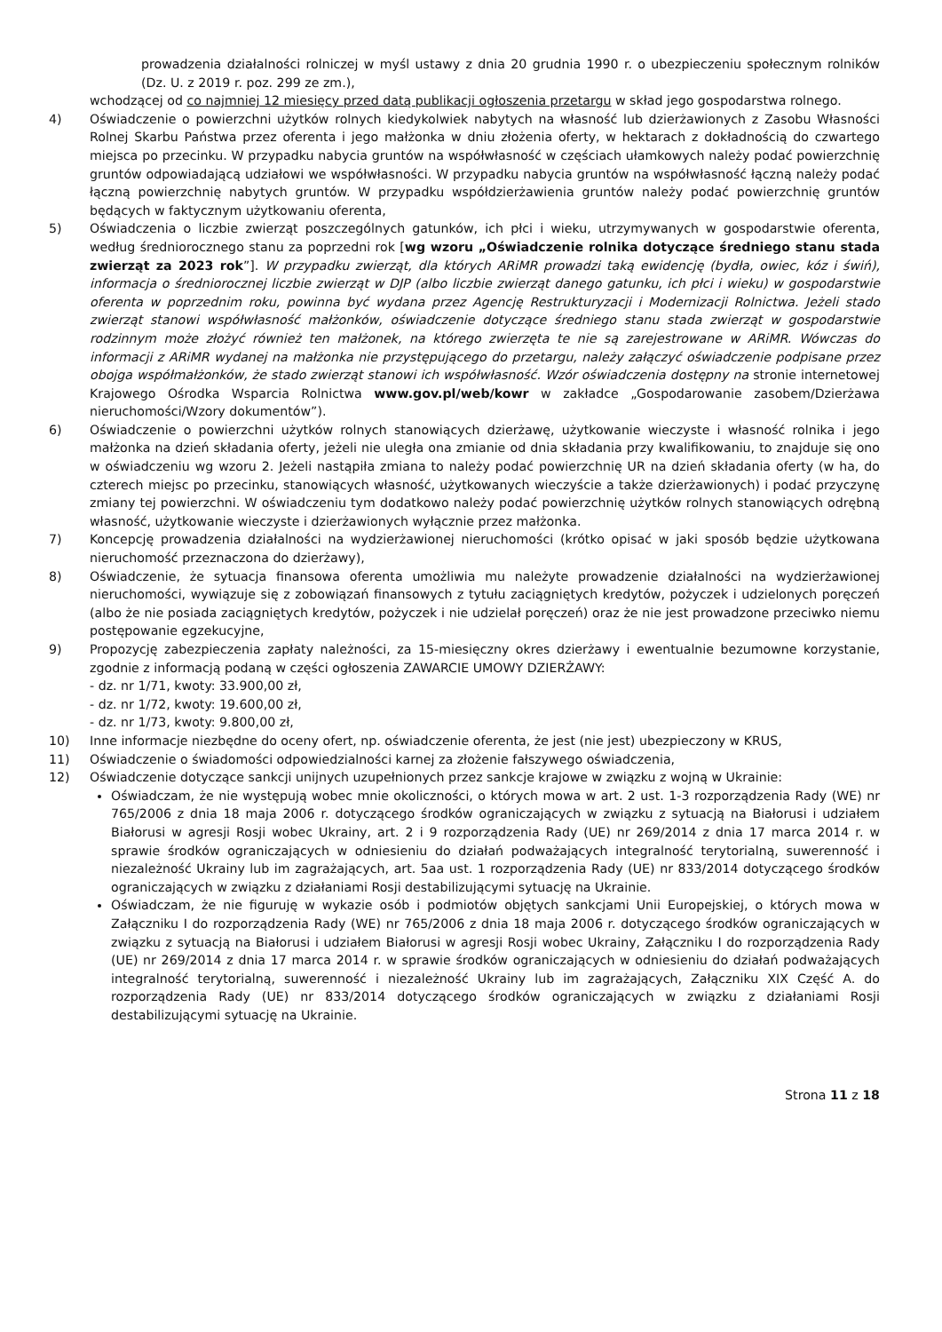prowadzenia działalności rolniczej w myśl ustawy z dnia 20 grudnia 1990 r. o ubezpieczeniu społecznym rolników (Dz. U. z 2019 r. poz. 299 ze zm.),
wchodzącej od co najmniej 12 miesięcy przed datą publikacji ogłoszenia przetargu w skład jego gospodarstwa rolnego.
4) Oświadczenie o powierzchni użytków rolnych kiedykolwiek nabytych na własność lub dzierżawionych z Zasobu Własności Rolnej Skarbu Państwa przez oferenta i jego małżonka w dniu złożenia oferty, w hektarach z dokładnością do czwartego miejsca po przecinku. W przypadku nabycia gruntów na współwłasność w częściach ułamkowych należy podać powierzchnię gruntów odpowiadającą udziałowi we współwłasności. W przypadku nabycia gruntów na współwłasność łączną należy podać łączną powierzchnię nabytych gruntów. W przypadku współdzierżawienia gruntów należy podać powierzchnię gruntów będących w faktycznym użytkowaniu oferenta,
5) Oświadczenia o liczbie zwierząt poszczególnych gatunków, ich płci i wieku, utrzymywanych w gospodarstwie oferenta, według średniorocznego stanu za poprzedni rok [wg wzoru „Oświadczenie rolnika dotyczące średniego stanu stada zwierząt za 2023 rok”]. W przypadku zwierząt, dla których ARiMR prowadzi taką ewidencję (bydła, owiec, kóz i świń), informacja o średniorocznej liczbie zwierząt w DJP (albo liczbie zwierząt danego gatunku, ich płci i wieku) w gospodarstwie oferenta w poprzednim roku, powinna być wydana przez Agencję Restrukturyzacji i Modernizacji Rolnictwa. Jeżeli stado zwierząt stanowi współwłasność małżonków, oświadczenie dotyczące średniego stanu stada zwierząt w gospodarstwie rodzinnym może złożyć również ten małżonek, na którego zwierzęta te nie są zarejestrowane w ARiMR. Wówczas do informacji z ARiMR wydanej na małżonka nie przystępującego do przetargu, należy załączyć oświadczenie podpisane przez obojga współmałżonków, że stado zwierząt stanowi ich współwłasność. Wzór oświadczenia dostępny na stronie internetowej Krajowego Ośrodka Wsparcia Rolnictwa www.gov.pl/web/kowr w zakładce „Gospodarowanie zasobem/Dzierżawa nieruchomości/Wzory dokumentów”).
6) Oświadczenie o powierzchni użytków rolnych stanowiących dzierżawę, użytkowanie wieczyste i własność rolnika i jego małżonka na dzień składania oferty, jeżeli nie uległa ona zmianie od dnia składania przy kwalifikowaniu, to znajduje się ono w oświadczeniu wg wzoru 2. Jeżeli nastąpiła zmiana to należy podać powierzchnię UR na dzień składania oferty (w ha, do czterech miejsc po przecinku, stanowiących własność, użytkowanych wieczyście a także dzierżawionych) i podać przyczynę zmiany tej powierzchni. W oświadczeniu tym dodatkowo należy podać powierzchnię użytków rolnych stanowiących odrębną własność, użytkowanie wieczyste i dzierżawionych wyłącznie przez małżonka.
7) Koncepcję prowadzenia działalności na wydzierżawionej nieruchomości (krótko opisać w jaki sposób będzie użytkowana nieruchomość przeznaczona do dzierżawy),
8) Oświadczenie, że sytuacja finansowa oferenta umożliwia mu należyte prowadzenie działalności na wydzierżawionej nieruchomości, wywiązuje się z zobowiązań finansowych z tytułu zaciągniętych kredytów, pożyczek i udzielonych poręczeń (albo że nie posiada zaciągniętych kredytów, pożyczek i nie udzielał poręczeń) oraz że nie jest prowadzone przeciwko niemu postępowanie egzekucyjne,
9) Propozycję zabezpieczenia zapłaty należności, za 15-miesięczny okres dzierżawy i ewentualnie bezumowne korzystanie, zgodnie z informacją podaną w części ogłoszenia ZAWARCIE UMOWY DZIERŻAWY:
- dz. nr 1/71, kwoty: 33.900,00 zł,
- dz. nr 1/72, kwoty: 19.600,00 zł,
- dz. nr 1/73, kwoty: 9.800,00 zł,
10) Inne informacje niezbędne do oceny ofert, np. oświadczenie oferenta, że jest (nie jest) ubezpieczony w KRUS,
11) Oświadczenie o świadomości odpowiedzialności karnej za złożenie fałszywego oświadczenia,
12) Oświadczenie dotyczące sankcji unijnych uzupełnionych przez sankcje krajowe w związku z wojną w Ukrainie:
Oświadczam, że nie występują wobec mnie okoliczności, o których mowa w art. 2 ust. 1-3 rozporządzenia Rady (WE) nr 765/2006 z dnia 18 maja 2006 r. dotyczącego środków ograniczających w związku z sytuacją na Białorusi i udziałem Białorusi w agresji Rosji wobec Ukrainy, art. 2 i 9 rozporządzenia Rady (UE) nr 269/2014 z dnia 17 marca 2014 r. w sprawie środków ograniczających w odniesieniu do działań podważających integralność terytorialną, suwerenność i niezależność Ukrainy lub im zagrażających, art. 5aa ust. 1 rozporządzenia Rady (UE) nr 833/2014 dotyczącego środków ograniczających w związku z działaniami Rosji destabilizującymi sytuację na Ukrainie.
Oświadczam, że nie figuruję w wykazie osób i podmiotów objętych sankcjami Unii Europejskiej, o których mowa w Załączniku I do rozporządzenia Rady (WE) nr 765/2006 z dnia 18 maja 2006 r. dotyczącego środków ograniczających w związku z sytuacją na Białorusi i udziałem Białorusi w agresji Rosji wobec Ukrainy, Załączniku I do rozporządzenia Rady (UE) nr 269/2014 z dnia 17 marca 2014 r. w sprawie środków ograniczających w odniesieniu do działań podważających integralność terytorialną, suwerenność i niezależność Ukrainy lub im zagrażających, Załączniku XIX Część A. do rozporządzenia Rady (UE) nr 833/2014 dotyczącego środków ograniczających w związku z działaniami Rosji destabilizującymi sytuację na Ukrainie.
Strona 11 z 18